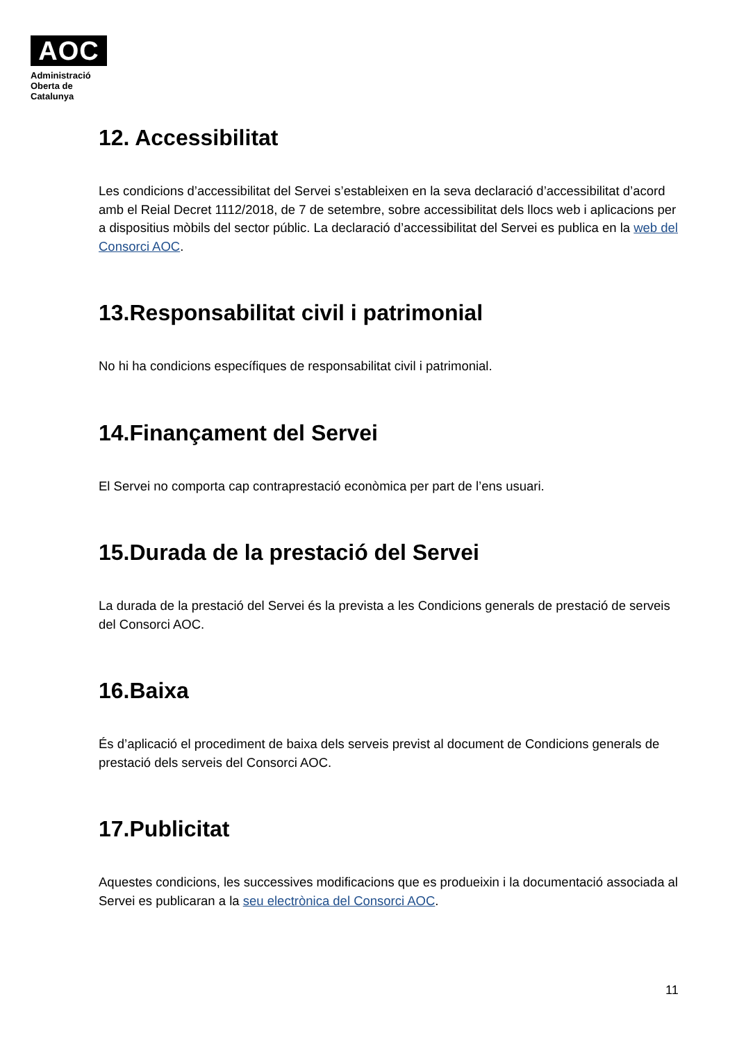AOC
Administració
Oberta de
Catalunya
12. Accessibilitat
Les condicions d’accessibilitat del Servei s’estableixen en la seva declaració d’accessibilitat d’acord amb el Reial Decret 1112/2018, de 7 de setembre, sobre accessibilitat dels llocs web i aplicacions per a dispositius mòbils del sector públic. La declaració d’accessibilitat del Servei es publica en la web del Consorci AOC.
13.Responsabilitat civil i patrimonial
No hi ha condicions específiques de responsabilitat civil i patrimonial.
14.Finançament del Servei
El Servei no comporta cap contraprestació econòmica per part de l’ens usuari.
15.Durada de la prestació del Servei
La durada de la prestació del Servei és la prevista a les Condicions generals de prestació de serveis del Consorci AOC.
16.Baixa
És d’aplicació el procediment de baixa dels serveis previst al document de Condicions generals de prestació dels serveis del Consorci AOC.
17.Publicitat
Aquestes condicions, les successives modificacions que es produeixin i la documentació associada al Servei es publicaran a la seu electrònica del Consorci AOC.
11